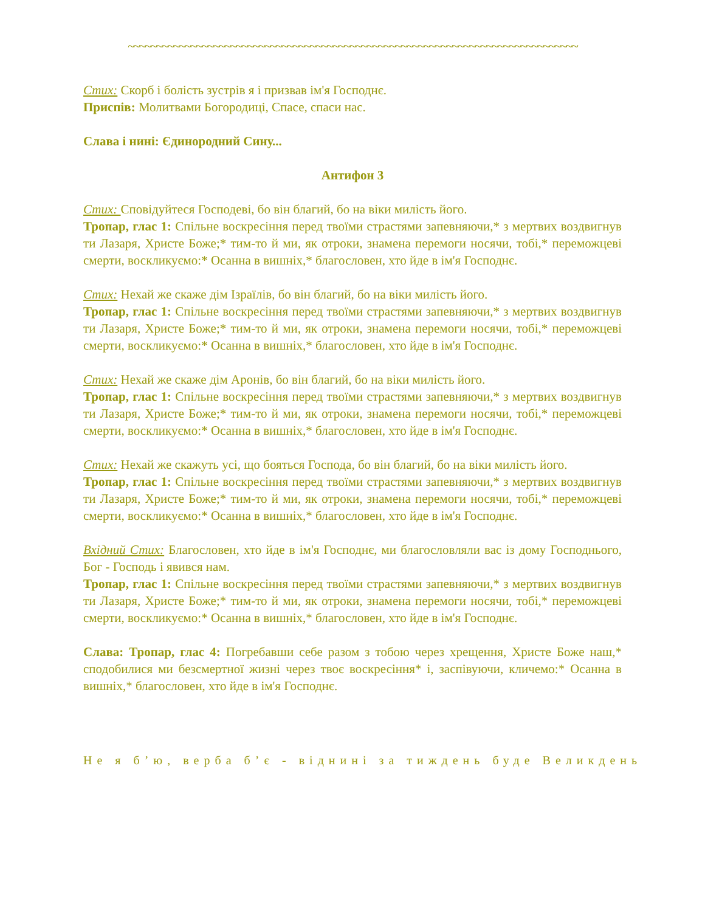~~~~~~~~~~~~~~~~~~~~~~~~~~~~~~~~~~~~~~~~~~~~~~~~~~~~~~~~~~~~~~~~~~~~~~~~~~~~~~~
Стих: Скорб і болість зустрів я і призвав ім'я Господнє.
Приспів: Молитвами Богородиці, Спасе, спаси нас.
Слава і нині: Єдинородний Сину...
Антифон 3
Стих: Сповідуйтеся Господеві, бо він благий, бо на віки милість його.
Тропар, глас 1: Спільне воскресіння перед твоїми страстями запевняючи,* з мертвих воздвигнув ти Лазаря, Христе Боже;* тим-то й ми, як отроки, знамена перемоги носячи, тобі,* переможцеві смерти, воскликуємо:* Осанна в вишніх,* благословен, хто йде в ім'я Господнє.
Стих: Нехай же скаже дім Ізраїлів, бо він благий, бо на віки милість його.
Тропар, глас 1: Спільне воскресіння перед твоїми страстями запевняючи,* з мертвих воздвигнув ти Лазаря, Христе Боже;* тим-то й ми, як отроки, знамена перемоги носячи, тобі,* переможцеві смерти, воскликуємо:* Осанна в вишніх,* благословен, хто йде в ім'я Господнє.
Стих: Нехай же скаже дім Аронів, бо він благий, бо на віки милість його.
Тропар, глас 1: Спільне воскресіння перед твоїми страстями запевняючи,* з мертвих воздвигнув ти Лазаря, Христе Боже;* тим-то й ми, як отроки, знамена перемоги носячи, тобі,* переможцеві смерти, воскликуємо:* Осанна в вишніх,* благословен, хто йде в ім'я Господнє.
Стих: Нехай же скажуть усі, що бояться Господа, бо він благий, бо на віки милість його.
Тропар, глас 1: Спільне воскресіння перед твоїми страстями запевняючи,* з мертвих воздвигнув ти Лазаря, Христе Боже;* тим-то й ми, як отроки, знамена перемоги носячи, тобі,* переможцеві смерти, воскликуємо:* Осанна в вишніх,* благословен, хто йде в ім'я Господнє.
Вхідний Стих: Благословен, хто йде в ім'я Господнє, ми благословляли вас із дому Господнього, Бог - Господь і явився нам.
Тропар, глас 1: Спільне воскресіння перед твоїми страстями запевняючи,* з мертвих воздвигнув ти Лазаря, Христе Боже;* тим-то й ми, як отроки, знамена перемоги носячи, тобі,* переможцеві смерти, воскликуємо:* Осанна в вишніх,* благословен, хто йде в ім'я Господнє.
Слава: Тропар, глас 4: Погребавши себе разом з тобою через хрещення, Христе Боже наш,* сподобилися ми безсмертної жизні через твоє воскресіння* і, заспівуючи, кличемо:* Осанна в вишніх,* благословен, хто йде в ім'я Господнє.
Не я б’ю, верба б’є - віднині за тиждень буде Великдень